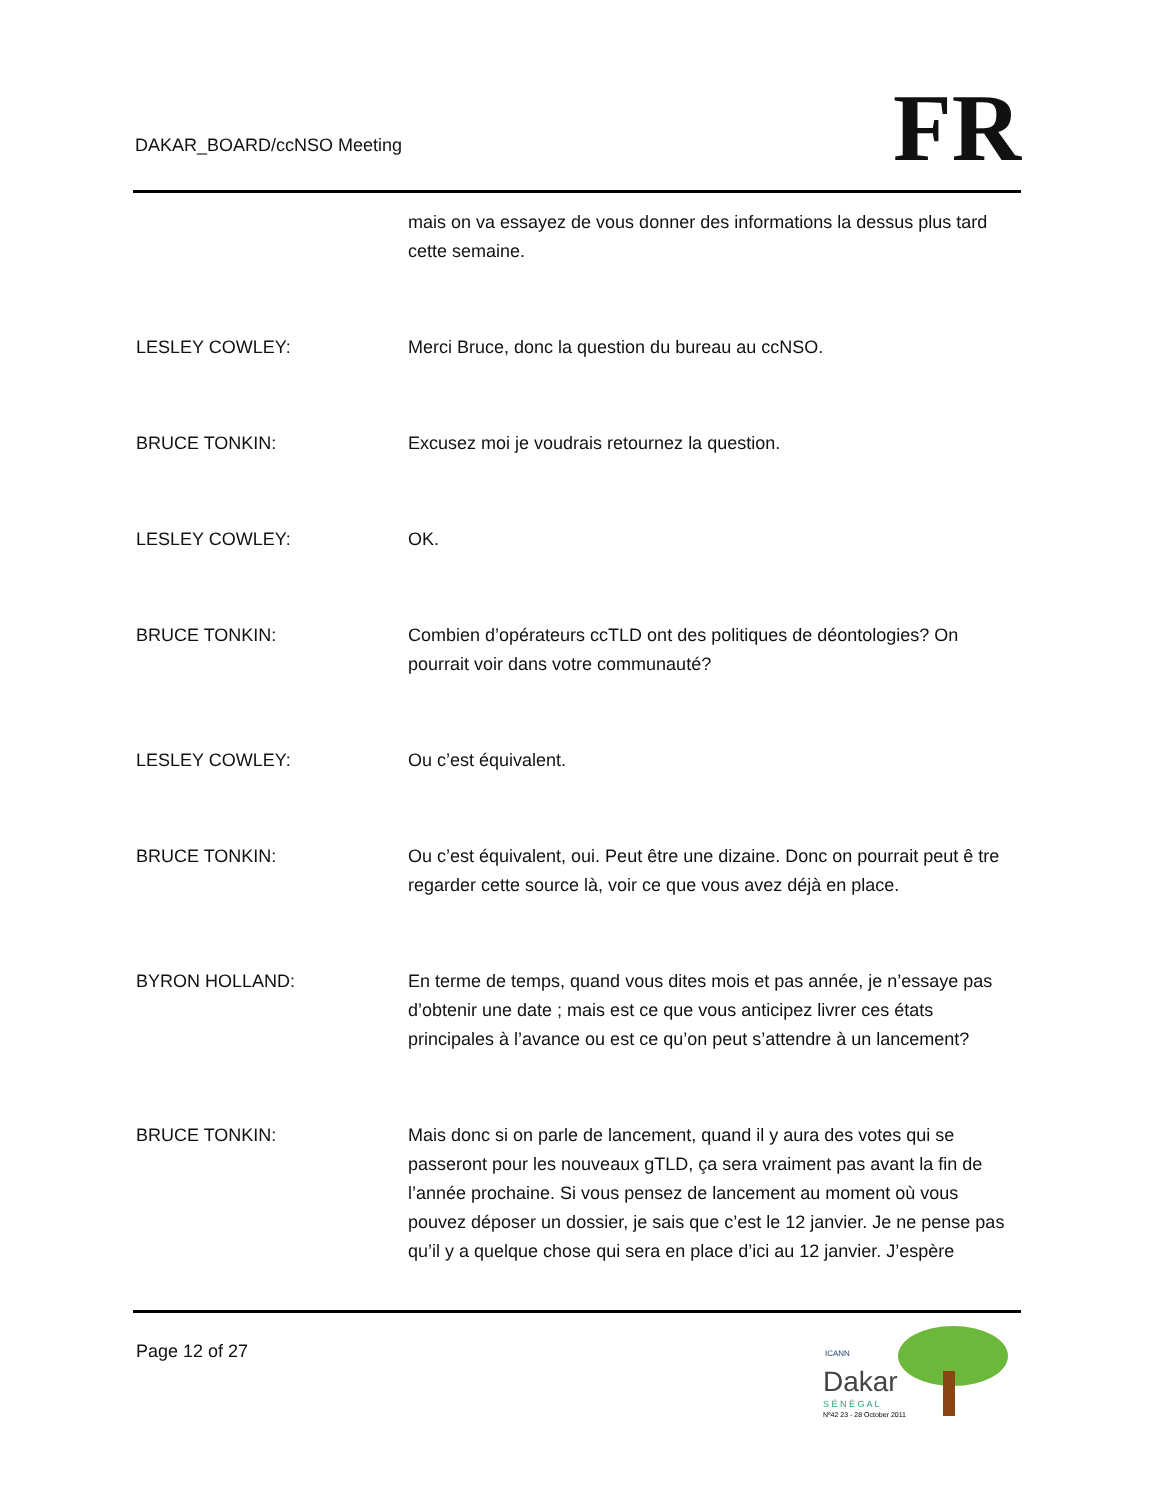DAKAR_BOARD/ccNSO Meeting FR
mais on va essayez de vous donner des informations la dessus plus tard cette semaine.
LESLEY COWLEY: Merci Bruce, donc la question du bureau au ccNSO.
BRUCE TONKIN: Excusez moi je voudrais retournez la question.
LESLEY COWLEY: OK.
BRUCE TONKIN: Combien d’opérateurs ccTLD ont des politiques de déontologies? On pourrait voir dans votre communauté?
LESLEY COWLEY: Ou c’est équivalent.
BRUCE TONKIN: Ou c’est équivalent, oui. Peut être une dizaine. Donc on pourrait peut ê tre regarder cette source là, voir ce que vous avez déjà en place.
BYRON HOLLAND: En terme de temps, quand vous dites mois et pas année, je n’essaye pas d’obtenir une date ; mais est ce que vous anticipez livrer ces états principales à l’avance ou est ce qu’on peut s’attendre à un lancement?
BRUCE TONKIN: Mais donc si on parle de lancement, quand il y aura des votes qui se passeront pour les nouveaux gTLD, ça sera vraiment pas avant la fin de l’année prochaine. Si vous pensez de lancement au moment où vous pouvez déposer un dossier, je sais que c’est le 12 janvier. Je ne pense pas qu’il y a quelque chose qui sera en place d’ici au 12 janvier. J’espère
Page 12 of 27
Dakar
S É N É G A L
Nº42 23 - 28 October 2011
ICANN